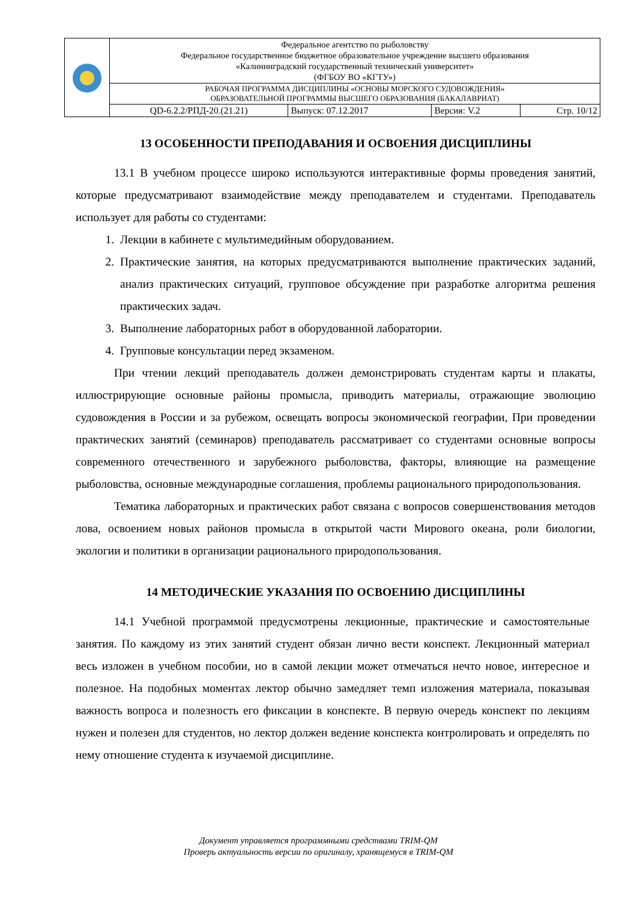| | Федеральное агентство по рыболовству Федеральное государственное бюджетное образовательное учреждение высшего образования «Калининградский государственный технический университет» (ФГБОУ ВО «КГТУ») | | | |
| | РАБОЧАЯ ПРОГРАММА ДИСЦИПЛИНЫ «ОСНОВЫ МОРСКОГО СУДОВОЖДЕНИЯ» ОБРАЗОВАТЕЛЬНОЙ ПРОГРАММЫ ВЫСШЕГО ОБРАЗОВАНИЯ (БАКАЛАВРИАТ) | | | |
| | QD-6.2.2/РПД-20.(21.21) | Выпуск: 07.12.2017 | Версия: V.2 | Стр. 10/12 |
13 ОСОБЕННОСТИ ПРЕПОДАВАНИЯ И ОСВОЕНИЯ ДИСЦИПЛИНЫ
13.1 В учебном процессе широко используются интерактивные формы проведения занятий, которые предусматривают взаимодействие между преподавателем и студентами. Преподаватель использует для работы со студентами:
1. Лекции в кабинете с мультимедийным оборудованием.
2. Практические занятия, на которых предусматриваются выполнение практических заданий, анализ практических ситуаций, групповое обсуждение при разработке алгоритма решения практических задач.
3. Выполнение лабораторных работ в оборудованной лаборатории.
4. Групповые консультации перед экзаменом.
При чтении лекций преподаватель должен демонстрировать студентам карты и плакаты, иллюстрирующие основные районы промысла, приводить материалы, отражающие эволюцию судовождения в России и за рубежом, освещать вопросы экономической географии, При проведении практических занятий (семинаров) преподаватель рассматривает со студентами основные вопросы современного отечественного и зарубежного рыболовства, факторы, влияющие на размещение рыболовства, основные международные соглашения, проблемы рационального природопользования.
Тематика лабораторных и практических работ связана с вопросов совершенствования методов лова, освоением новых районов промысла в открытой части Мирового океана, роли биологии, экологии и политики в организации рационального природопользования.
14 МЕТОДИЧЕСКИЕ УКАЗАНИЯ ПО ОСВОЕНИЮ ДИСЦИПЛИНЫ
14.1 Учебной программой предусмотрены лекционные, практические и самостоятельные занятия. По каждому из этих занятий студент обязан лично вести конспект. Лекционный материал весь изложен в учебном пособии, но в самой лекции может отмечаться нечто новое, интересное и полезное. На подобных моментах лектор обычно замедляет темп изложения материала, показывая важность вопроса и полезность его фиксации в конспекте. В первую очередь конспект по лекциям нужен и полезен для студентов, но лектор должен ведение конспекта контролировать и определять по нему отношение студента к изучаемой дисциплине.
Документ управляется программными средствами TRIM-QM
Проверь актуальность версии по оригиналу, хранящемуся в TRIM-QM